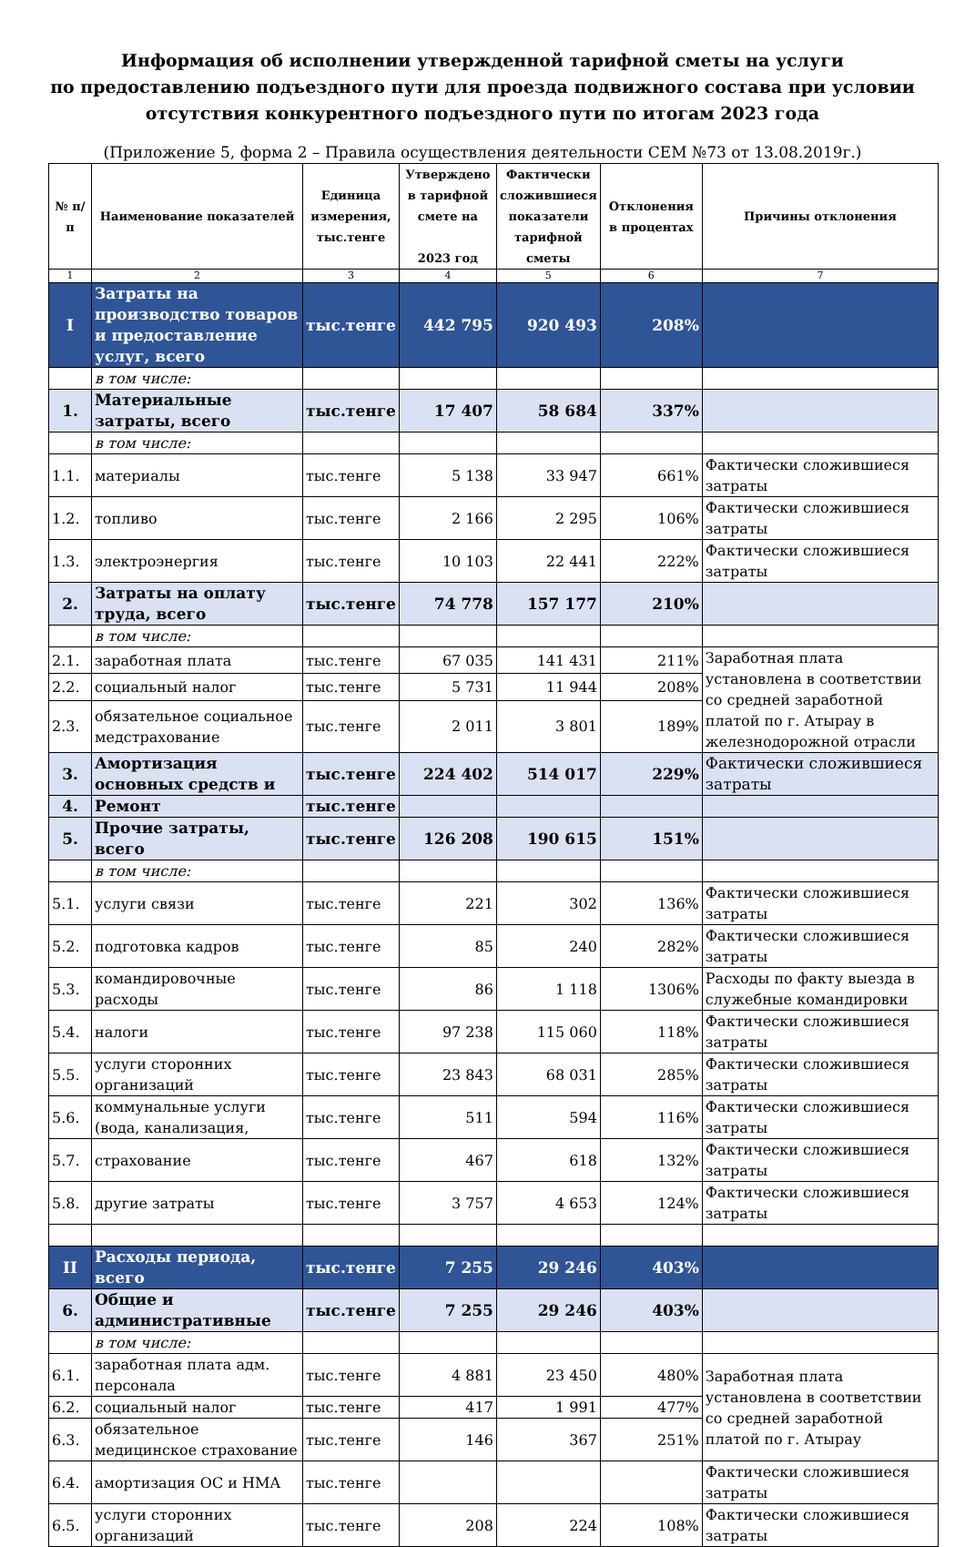Информация об исполнении утвержденной тарифной сметы на услуги
по предоставлению подъездного пути для проезда подвижного состава при условии
отсутствия конкурентного подъездного пути по итогам 2023 года
(Приложение 5, форма 2 – Правила осуществления деятельности СЕМ №73 от 13.08.2019г.)
| № п/п | Наименование показателей | Единица измерения, тыс.тенге | Утверждено в тарифной смете на 2023 год | Фактически сложившиеся показатели тарифной сметы | Отклонения в процентах | Причины отклонения |
| --- | --- | --- | --- | --- | --- | --- |
| 1 | 2 | 3 | 4 | 5 | 6 | 7 |
| I | Затраты на производство товаров и предоставление услуг, всего | тыс.тенге | 442 795 | 920 493 | 208% | |
| | в том числе: | | | | | |
| 1. | Материальные затраты, всего | тыс.тенге | 17 407 | 58 684 | 337% | |
| | в том числе: | | | | | |
| 1.1. | материалы | тыс.тенге | 5 138 | 33 947 | 661% | Фактически сложившиеся затраты |
| 1.2. | топливо | тыс.тенге | 2 166 | 2 295 | 106% | Фактически сложившиеся затраты |
| 1.3. | электроэнергия | тыс.тенге | 10 103 | 22 441 | 222% | Фактически сложившиеся затраты |
| 2. | Затраты на оплату труда, всего | тыс.тенге | 74 778 | 157 177 | 210% | |
| | в том числе: | | | | | |
| 2.1. | заработная плата | тыс.тенге | 67 035 | 141 431 | 211% | Заработная плата установлена в соответствии со средней заработной платой по г. Атырау в железнодорожной отрасли |
| 2.2. | социальный налог | тыс.тенге | 5 731 | 11 944 | 208% | |
| 2.3. | обязательное социальное медстрахование | тыс.тенге | 2 011 | 3 801 | 189% | |
| 3. | Амортизация основных средств и | тыс.тенге | 224 402 | 514 017 | 229% | Фактически сложившиеся затраты |
| 4. | Ремонт | тыс.тенге | | | | |
| 5. | Прочие затраты, всего | тыс.тенге | 126 208 | 190 615 | 151% | |
| | в том числе: | | | | | |
| 5.1. | услуги связи | тыс.тенге | 221 | 302 | 136% | Фактически сложившиеся затраты |
| 5.2. | подготовка кадров | тыс.тенге | 85 | 240 | 282% | Фактически сложившиеся затраты |
| 5.3. | командировочные расходы | тыс.тенге | 86 | 1 118 | 1306% | Расходы по факту выезда в служебные командировки |
| 5.4. | налоги | тыс.тенге | 97 238 | 115 060 | 118% | Фактически сложившиеся затраты |
| 5.5. | услуги сторонних организаций | тыс.тенге | 23 843 | 68 031 | 285% | Фактически сложившиеся затраты |
| 5.6. | коммунальные услуги (вода, канализация, | тыс.тенге | 511 | 594 | 116% | Фактически сложившиеся затраты |
| 5.7. | страхование | тыс.тенге | 467 | 618 | 132% | Фактически сложившиеся затраты |
| 5.8. | другие затраты | тыс.тенге | 3 757 | 4 653 | 124% | Фактически сложившиеся затраты |
| II | Расходы периода, всего | тыс.тенге | 7 255 | 29 246 | 403% | |
| 6. | Общие и административные | тыс.тенге | 7 255 | 29 246 | 403% | |
| | в том числе: | | | | | |
| 6.1. | заработная плата адм. персонала | тыс.тенге | 4 881 | 23 450 | 480% | Заработная плата установлена в соответствии со средней заработной платой по г. Атырау |
| 6.2. | социальный налог | тыс.тенге | 417 | 1 991 | 477% | |
| 6.3. | обязательное медицинское страхование | тыс.тенге | 146 | 367 | 251% | |
| 6.4. | амортизация ОС и НМА | тыс.тенге | | | | Фактически сложившиеся затраты |
| 6.5. | услуги сторонних организаций | тыс.тенге | 208 | 224 | 108% | Фактически сложившиеся затраты |